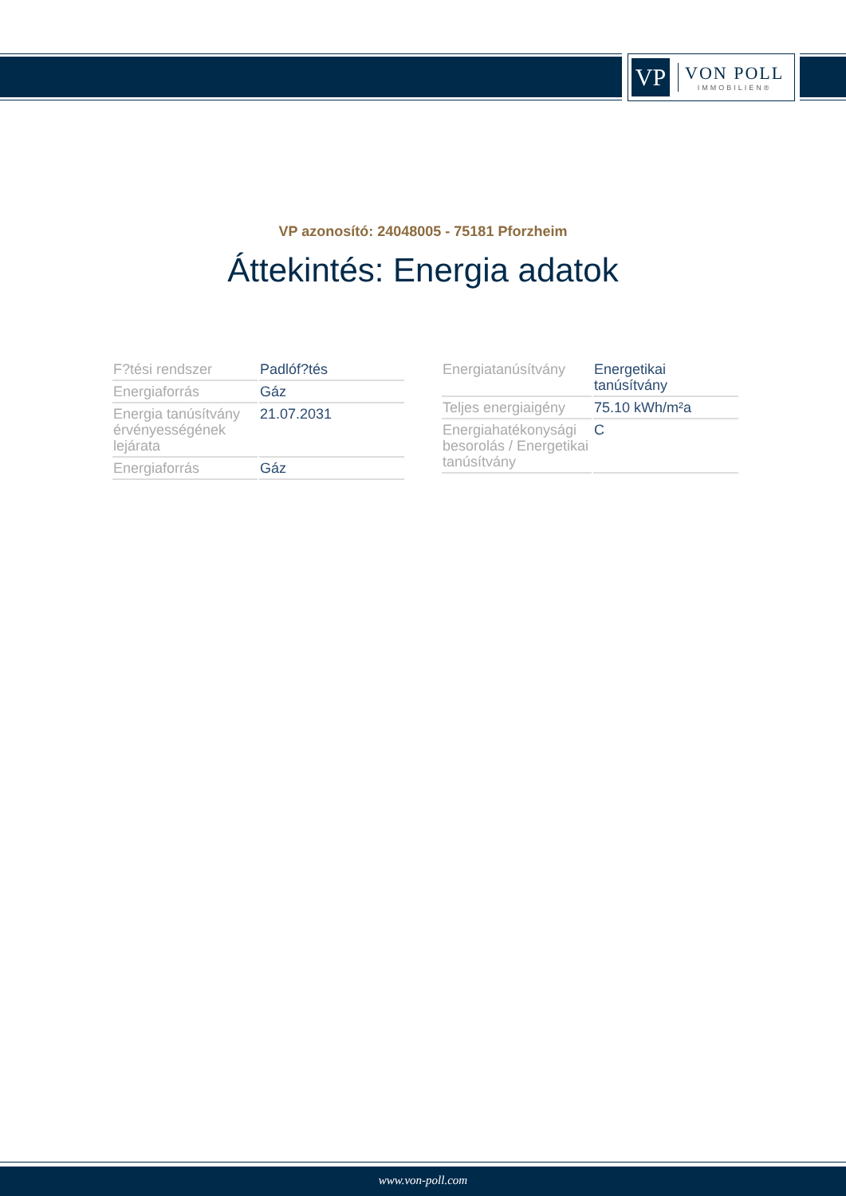VP
VON POLL
IMMOBILIEN®
VP azonosító: 24048005 - 75181 Pforzheim
Áttekintés: Energia adatok
| F?tési rendszer | Padlóf?tés |
| Energiaforrás | Gáz |
| Energia tanúsítvány érvényességének lejárata | 21.07.2031 |
| Energiaforrás | Gáz |
| Energiatanúsítvány | Energetikai tanúsítvány |
| Teljes energiaigény | 75.10 kWh/m²a |
| Energiahatékonysági besorolás / Energetikai tanúsítvány | C |
www.von-poll.com